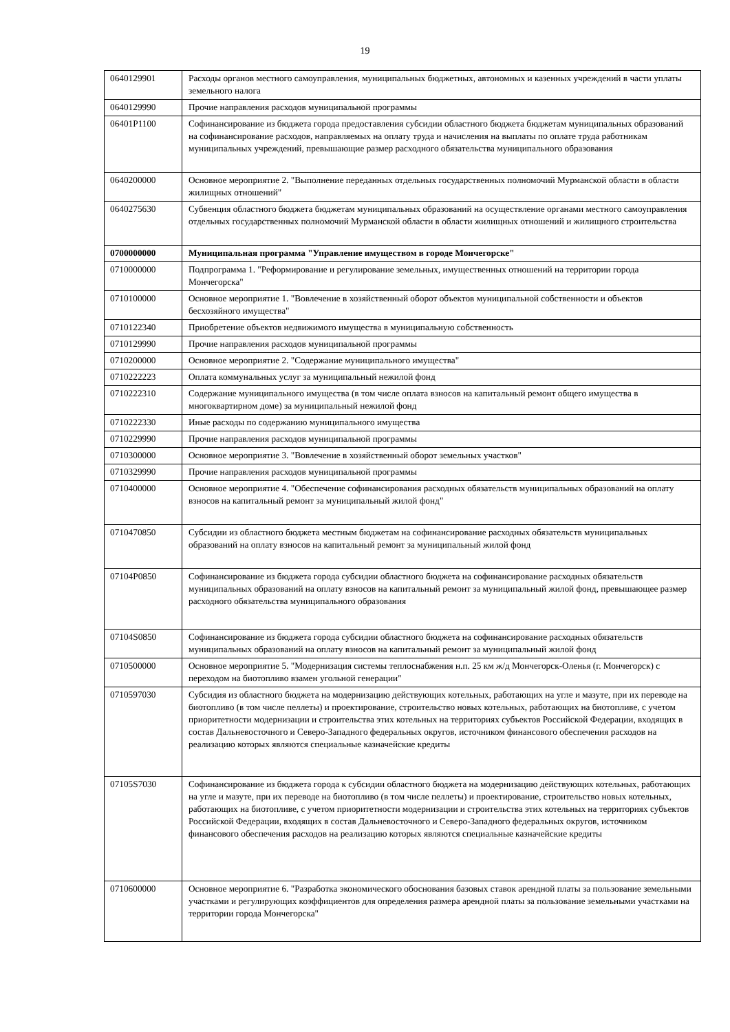19
| 0640129901 | Расходы органов местного самоуправления, муниципальных бюджетных, автономных и казенных учреждений в части уплаты земельного налога |
| 0640129990 | Прочие направления расходов муниципальной программы |
| 06401P1100 | Софинансирование из бюджета города предоставления субсидии областного бюджета бюджетам муниципальных образований на софинансирование расходов, направляемых на оплату труда и начисления на выплаты по оплате труда работникам муниципальных учреждений, превышающие размер расходного обязательства муниципального образования |
| 0640200000 | Основное мероприятие 2. "Выполнение переданных отдельных государственных полномочий Мурманской области в области жилищных отношений" |
| 0640275630 | Субвенция областного бюджета бюджетам муниципальных образований на осуществление органами местного самоуправления отдельных государственных полномочий Мурманской области в области жилищных отношений и жилищного строительства |
| 0700000000 | Муниципальная программа "Управление имуществом в городе Мончегорске" |
| 0710000000 | Подпрограмма 1. "Реформирование и регулирование земельных, имущественных отношений на территории города Мончегорска" |
| 0710100000 | Основное мероприятие 1. "Вовлечение в хозяйственный оборот объектов муниципальной собственности и объектов бесхозяйного имущества" |
| 0710122340 | Приобретение объектов недвижимого имущества в муниципальную собственность |
| 0710129990 | Прочие направления расходов муниципальной программы |
| 0710200000 | Основное мероприятие 2. "Содержание муниципального имущества" |
| 0710222223 | Оплата коммунальных услуг за муниципальный нежилой фонд |
| 0710222310 | Содержание муниципального имущества (в том числе оплата взносов на капитальный ремонт общего имущества в многоквартирном доме) за муниципальный нежилой фонд |
| 0710222330 | Иные расходы по содержанию муниципального имущества |
| 0710229990 | Прочие направления расходов муниципальной программы |
| 0710300000 | Основное мероприятие 3. "Вовлечение в хозяйственный оборот земельных участков" |
| 0710329990 | Прочие направления расходов муниципальной программы |
| 0710400000 | Основное мероприятие 4. "Обеспечение софинансирования расходных обязательств муниципальных образований на оплату взносов на капитальный ремонт за муниципальный жилой фонд" |
| 0710470850 | Субсидии из областного бюджета местным бюджетам на софинансирование расходных обязательств муниципальных образований на оплату взносов на капитальный ремонт за муниципальный жилой фонд |
| 07104P0850 | Софинансирование из бюджета города субсидии областного бюджета на софинансирование расходных обязательств муниципальных образований на оплату взносов на капитальный ремонт за муниципальный жилой фонд, превышающее размер расходного обязательства муниципального образования |
| 07104S0850 | Софинансирование из бюджета города субсидии областного бюджета на софинансирование расходных обязательств муниципальных образований на оплату взносов на капитальный ремонт за муниципальный жилой фонд |
| 0710500000 | Основное мероприятие 5. "Модернизация системы теплоснабжения н.п. 25 км ж/д Мончегорск-Оленья (г. Мончегорск) с переходом на биотопливо взамен угольной генерации" |
| 0710597030 | Субсидия из областного бюджета на модернизацию действующих котельных, работающих на угле и мазуте, при их переводе на биотопливо (в том числе пеллеты) и проектирование, строительство новых котельных, работающих на биотопливе, с учетом приоритетности модернизации и строительства этих котельных на территориях субъектов Российской Федерации, входящих в состав Дальневосточного и Северо-Западного федеральных округов, источником финансового обеспечения расходов на реализацию которых являются специальные казначейские кредиты |
| 07105S7030 | Софинансирование из бюджета города к субсидии областного бюджета на модернизацию действующих котельных, работающих на угле и мазуте, при их переводе на биотопливо (в том числе пеллеты) и проектирование, строительство новых котельных, работающих на биотопливе, с учетом приоритетности модернизации и строительства этих котельных на территориях субъектов Российской Федерации, входящих в состав Дальневосточного и Северо-Западного федеральных округов, источником финансового обеспечения расходов на реализацию которых являются специальные казначейские кредиты |
| 0710600000 | Основное мероприятие 6. "Разработка экономического обоснования базовых ставок арендной платы за пользование земельными участками и регулирующих коэффициентов для определения размера арендной платы за пользование земельными участками на территории города Мончегорска" |